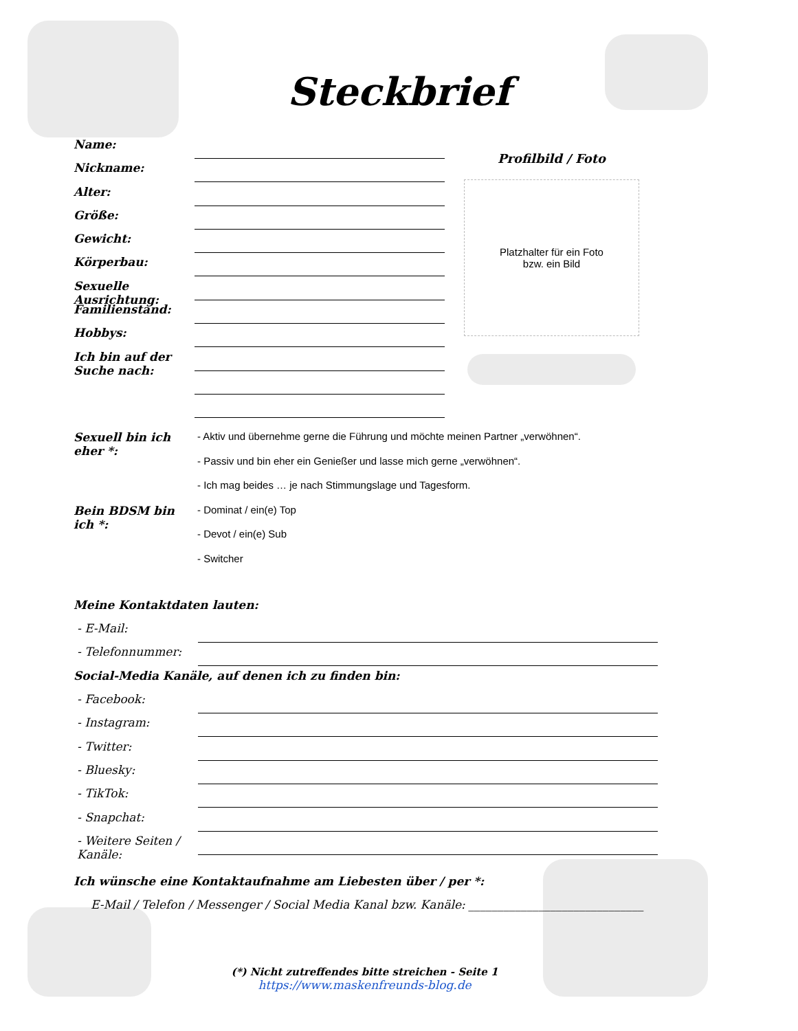Steckbrief
Name:
Nickname:
Alter:
Größe:
Gewicht:
Körperbau:
Sexuelle Ausrichtung:
Familienstand:
Hobbys:
Ich bin auf der Suche nach:
Profilbild / Foto
Platzhalter für ein Foto
bzw. ein Bild
Sexuell bin ich eher *:
- Aktiv und übernehme gerne die Führung und möchte meinen Partner „verwöhnen“.
- Passiv und bin eher ein Genießer und lasse mich gerne „verwöhnen“.
- Ich mag beides … je nach Stimmungslage und Tagesform.
Bein BDSM bin ich *:
- Dominat / ein(e) Top
- Devot / ein(e) Sub
- Switcher
Meine Kontaktdaten lauten:
- E-Mail:
- Telefonnummer:
Social-Media Kanäle, auf denen ich zu finden bin:
- Facebook:
- Instagram:
- Twitter:
- Bluesky:
- TikTok:
- Snapchat:
- Weitere Seiten / Kanäle:
Ich wünsche eine Kontaktaufnahme am Liebesten über / per *:
E-Mail / Telefon / Messenger / Social Media Kanal bzw. Kanäle: ______________________________
(*) Nicht zutreffendes bitte streichen - Seite 1
https://www.maskenfreunds-blog.de